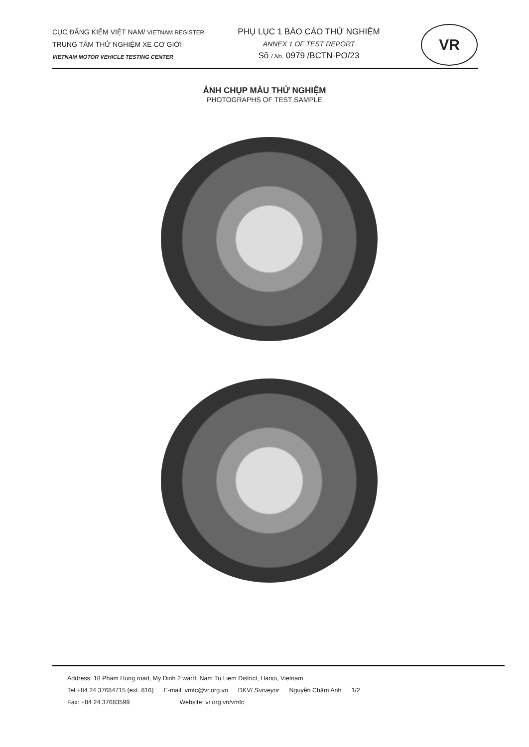CỤC ĐĂNG KIỂM VIỆT NAM/ VIETNAM REGISTER
TRUNG TÂM THỬ NGHIỆM XE CƠ GIỚI
VIETNAM MOTOR VEHICLE TESTING CENTER
PHỤ LỤC 1 BÁO CÁO THỬ NGHIỆM
ANNEX 1 OF TEST REPORT
Số / No. 0979 /BCTN-PO/23
VR
ẢNH CHỤP MẪU THỬ NGHIỆM
PHOTOGRAPHS OF TEST SAMPLE
Address: 18 Pham Hung road, My Dinh 2 ward, Nam Tu Liem District, Hanoi, Vietnam
Tel +84 24 37684715 (ext. 816) E-mail: vmtc@vr.org.vn ĐKV/ Surveyor Nguyễn Châm Anh 1/2
Fax: +84 24 37683599 Website: vr.org.vn/vmtc